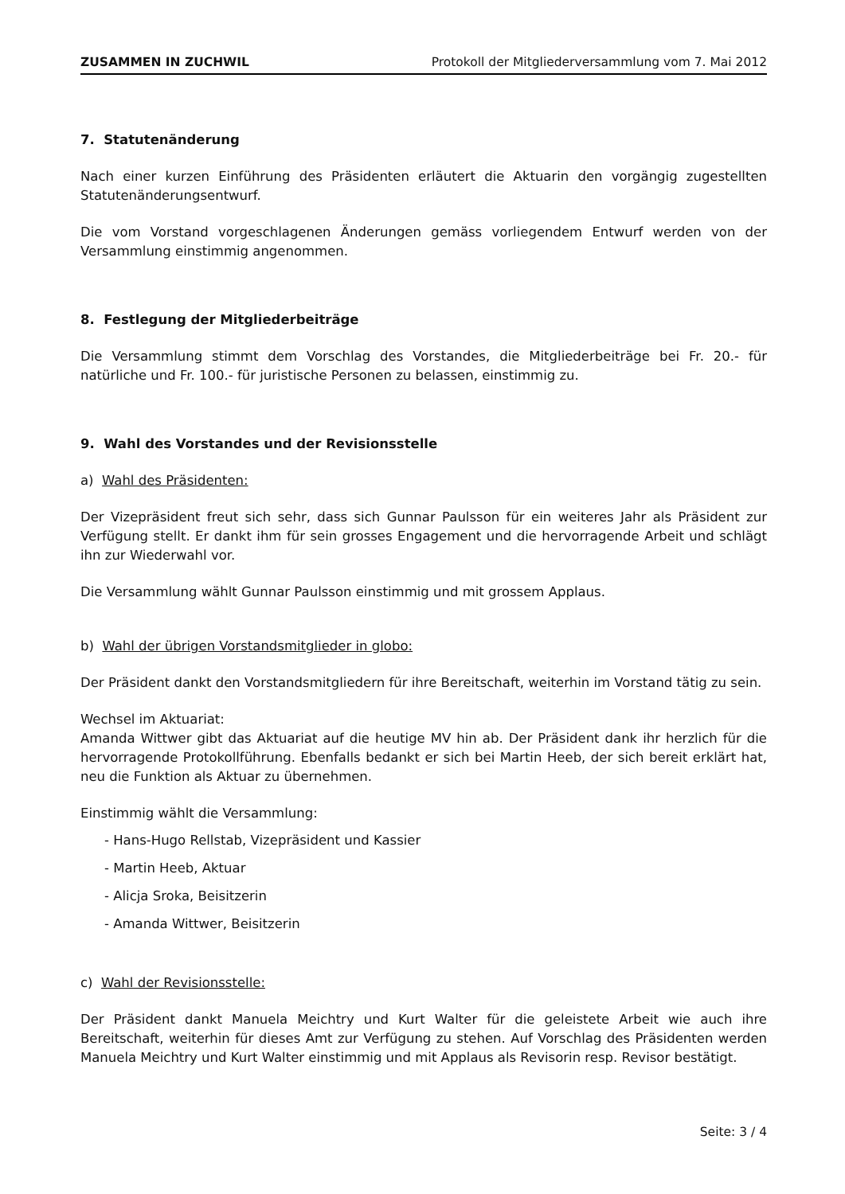ZUSAMMEN IN ZUCHWIL Protokoll der Mitgliederversammlung vom 7. Mai 2012
7. Statutenänderung
Nach einer kurzen Einführung des Präsidenten erläutert die Aktuarin den vorgängig zuge­stellten Statutenänderungsentwurf.
Die vom Vorstand vorgeschlagenen Änderungen gemäss vorliegendem Entwurf werden von der Versammlung einstimmig angenommen.
8. Festlegung der Mitgliederbeiträge
Die Versammlung stimmt dem Vorschlag des Vorstandes, die Mitgliederbeiträge bei Fr. 20.- für natürliche und Fr. 100.- für juristische Personen zu belassen, einstimmig zu.
9. Wahl des Vorstandes und der Revisionsstelle
a) Wahl des Präsidenten:
Der Vizepräsident freut sich sehr, dass sich Gunnar Paulsson für ein weiteres Jahr als Präsident zur Verfügung stellt. Er dankt ihm für sein grosses Engagement und die hervor­ragende Arbeit und schlägt ihn zur Wiederwahl vor.
Die Versammlung wählt Gunnar Paulsson einstimmig und mit grossem Applaus.
b) Wahl der übrigen Vorstandsmitglieder in globo:
Der Präsident dankt den Vorstandsmitgliedern für ihre Bereitschaft, weiterhin im Vorstand tätig zu sein.
Wechsel im Aktuariat:
Amanda Wittwer gibt das Aktuariat auf die heutige MV hin ab. Der Präsident dank ihr herzlich für die hervorragende Protokollführung. Ebenfalls bedankt er sich bei Martin Heeb, der sich bereit erklärt hat, neu die Funktion als Aktuar zu übernehmen.
Einstimmig wählt die Versammlung:
- Hans-Hugo Rellstab, Vizepräsident und Kassier
- Martin Heeb, Aktuar
- Alicja Sroka, Beisitzerin
- Amanda Wittwer, Beisitzerin
c) Wahl der Revisionsstelle:
Der Präsident dankt Manuela Meichtry und Kurt Walter für die geleistete Arbeit wie auch ihre Bereitschaft, weiterhin für dieses Amt zur Verfügung zu stehen. Auf Vorschlag des Präsidenten werden Manuela Meichtry und Kurt Walter einstimmig und mit Applaus als Revisorin resp. Revisor bestätigt.
Seite: 3 / 4